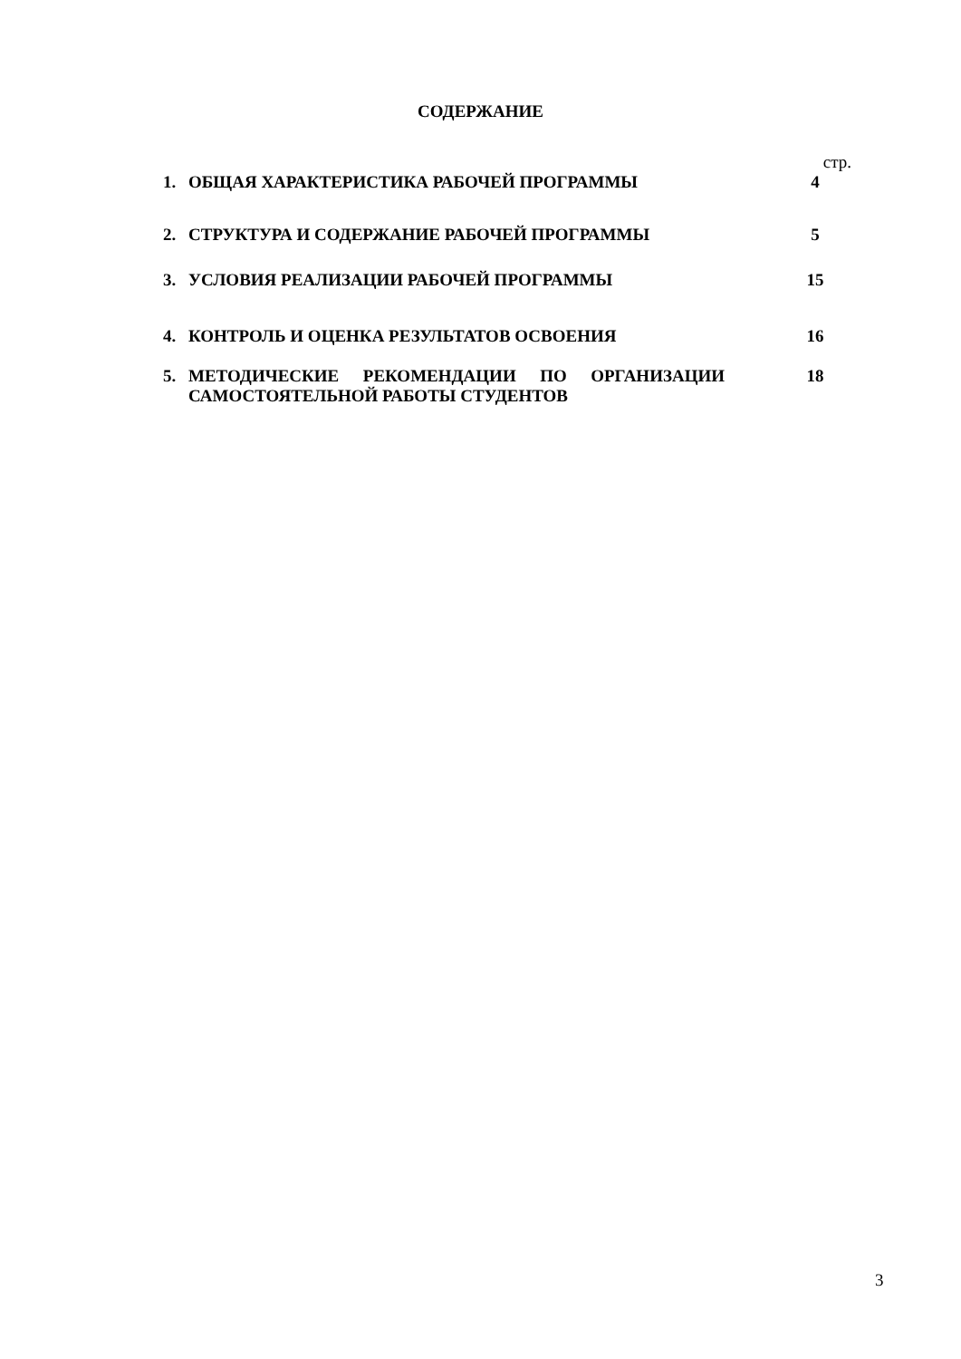СОДЕРЖАНИЕ
| | | стр. |
| 1. | ОБЩАЯ ХАРАКТЕРИСТИКА РАБОЧЕЙ ПРОГРАММЫ | 4 |
| 2. | СТРУКТУРА И СОДЕРЖАНИЕ РАБОЧЕЙ ПРОГРАММЫ | 5 |
| 3. | УСЛОВИЯ РЕАЛИЗАЦИИ РАБОЧЕЙ ПРОГРАММЫ | 15 |
| 4. | КОНТРОЛЬ И ОЦЕНКА РЕЗУЛЬТАТОВ ОСВОЕНИЯ | 16 |
| 5. | МЕТОДИЧЕСКИЕ РЕКОМЕНДАЦИИ ПО ОРГАНИЗАЦИИ САМОСТОЯТЕЛЬНОЙ РАБОТЫ СТУДЕНТОВ | 18 |
3